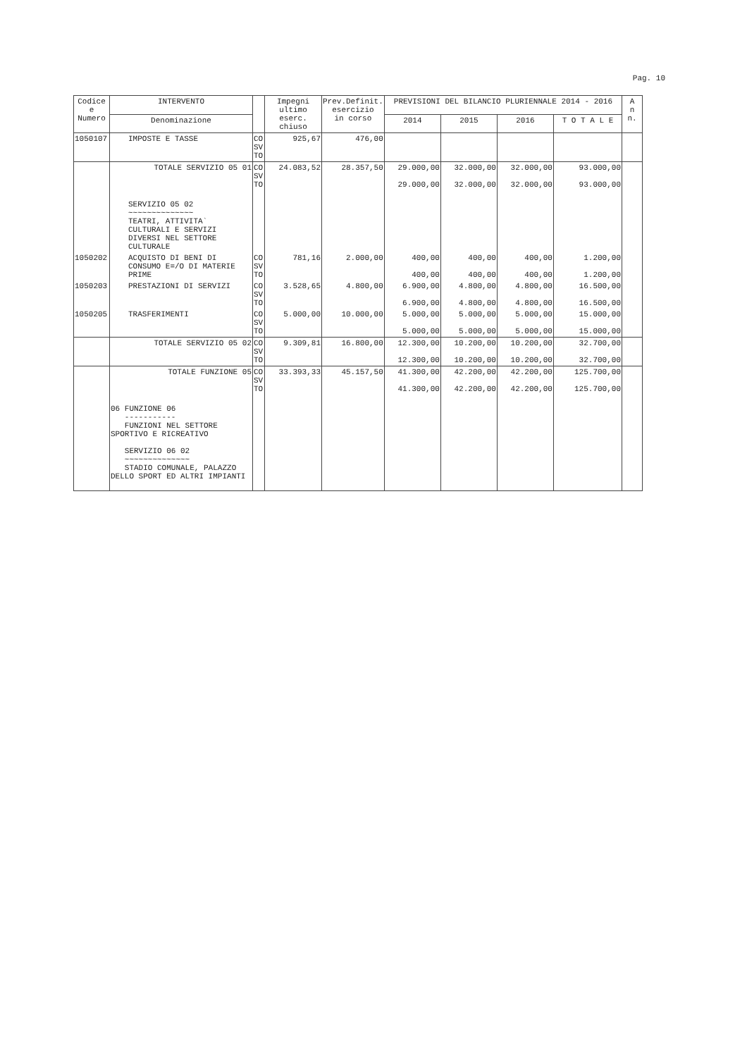Pag. 10
| Codice e Numero | INTERVENTO | | Impegni ultimo eserc. chiuso | Prev.Definit. esercizio in corso | PREVISIONI DEL BILANCIO PLURIENNALE 2014 - 2016 | | | | A n n. |
| --- | --- | --- | --- | --- | --- | --- | --- | --- | --- |
| | Denominazione | | | | 2014 | 2015 | 2016 | T O T A L E | |
| 1050107 | IMPOSTE E TASSE | CO SV TO | 925,67 | 476,00 | | | | | |
| | TOTALE SERVIZIO 05 01 | CO SV TO | 24.083,52 | 28.357,50 | 29.000,00 29.000,00 | 32.000,00 32.000,00 | 32.000,00 32.000,00 | 93.000,00 93.000,00 | |
| | SERVIZIO 05 02 ~~~~~~~~~~~~~~ TEATRI, ATTIVITA` CULTURALI E SERVIZI DIVERSI NEL SETTORE CULTURALE | | | | | | | | |
| 1050202 | ACQUISTO DI BENI DI CONSUMO E=/O DI MATERIE PRIME | CO SV TO | 781,16 | 2.000,00 | 400,00 400,00 | 400,00 400,00 | 400,00 400,00 | 1.200,00 1.200,00 | |
| 1050203 | PRESTAZIONI DI SERVIZI | CO SV TO | 3.528,65 | 4.800,00 | 6.900,00 6.900,00 | 4.800,00 4.800,00 | 4.800,00 4.800,00 | 16.500,00 16.500,00 | |
| 1050205 | TRASFERIMENTI | CO SV TO | 5.000,00 | 10.000,00 | 5.000,00 5.000,00 | 5.000,00 5.000,00 | 5.000,00 5.000,00 | 15.000,00 15.000,00 | |
| | TOTALE SERVIZIO 05 02 | CO SV TO | 9.309,81 | 16.800,00 | 12.300,00 12.300,00 | 10.200,00 10.200,00 | 10.200,00 10.200,00 | 32.700,00 32.700,00 | |
| | TOTALE FUNZIONE 05 | CO SV TO | 33.393,33 | 45.157,50 | 41.300,00 41.300,00 | 42.200,00 42.200,00 | 42.200,00 42.200,00 | 125.700,00 125.700,00 | |
| | 06 FUNZIONE 06 ----------- FUNZIONI NEL SETTORE SPORTIVO E RICREATIVO SERVIZIO 06 02 ~~~~~~~~~~~~~~ STADIO COMUNALE, PALAZZO DELLO SPORT ED ALTRI IMPIANTI | | | | | | | | |